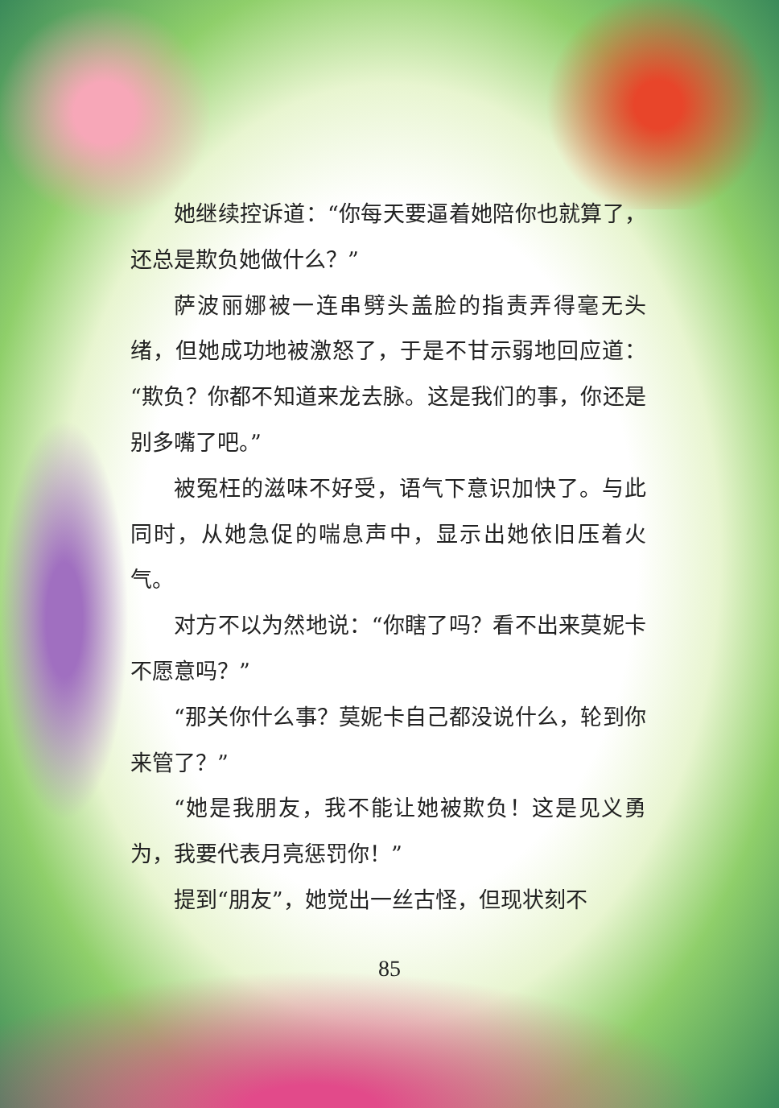她继续控诉道：“你每天要逼着她陪你也就算了，还总是欺负她做什么？”
萨波丽娜被一连串劈头盖脸的指责弄得毫无头绪，但她成功地被激怒了，于是不甘示弱地回应道：“欺负？你都不知道来龙去脉。这是我们的事，你还是别多嘴了吧。”
被冤枉的滋味不好受，语气下意识加快了。与此同时，从她急促的喘息声中，显示出她依旧压着火气。
对方不以为然地说：“你瞎了吗？看不出来莫妮卡不愿意吗？”
“那关你什么事？莫妮卡自己都没说什么，轮到你来管了？”
“她是我朋友，我不能让她被欺负！这是见义勇为，我要代表月亮惩罚你！”
提到“朋友”，她觉出一丝古怪，但现状刻不
85